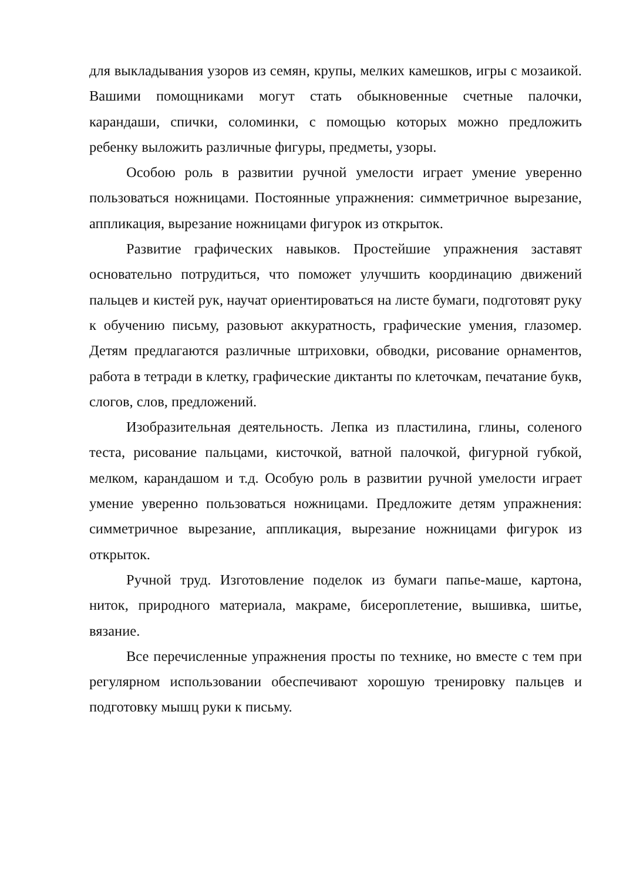для выкладывания узоров из семян, крупы, мелких камешков, игры с мозаикой. Вашими помощниками могут стать обыкновенные счетные палочки, карандаши, спички, соломинки, с помощью которых можно предложить ребенку выложить различные фигуры, предметы, узоры.
Особою роль в развитии ручной умелости играет умение уверенно пользоваться ножницами. Постоянные упражнения: симметричное вырезание, аппликация, вырезание ножницами фигурок из открыток.
Развитие графических навыков. Простейшие упражнения заставят основательно потрудиться, что поможет улучшить координацию движений пальцев и кистей рук, научат ориентироваться на листе бумаги, подготовят руку к обучению письму, разовьют аккуратность, графические умения, глазомер. Детям предлагаются различные штриховки, обводки, рисование орнаментов, работа в тетради в клетку, графические диктанты по клеточкам, печатание букв, слогов, слов, предложений.
Изобразительная деятельность. Лепка из пластилина, глины, соленого теста, рисование пальцами, кисточкой, ватной палочкой, фигурной губкой, мелком, карандашом и т.д. Особую роль в развитии ручной умелости играет умение уверенно пользоваться ножницами. Предложите детям упражнения: симметричное вырезание, аппликация, вырезание ножницами фигурок из открыток.
Ручной труд. Изготовление поделок из бумаги папье-маше, картона, ниток, природного материала, макраме, бисероплетение, вышивка, шитье, вязание.
Все перечисленные упражнения просты по технике, но вместе с тем при регулярном использовании обеспечивают хорошую тренировку пальцев и подготовку мышц руки к письму.